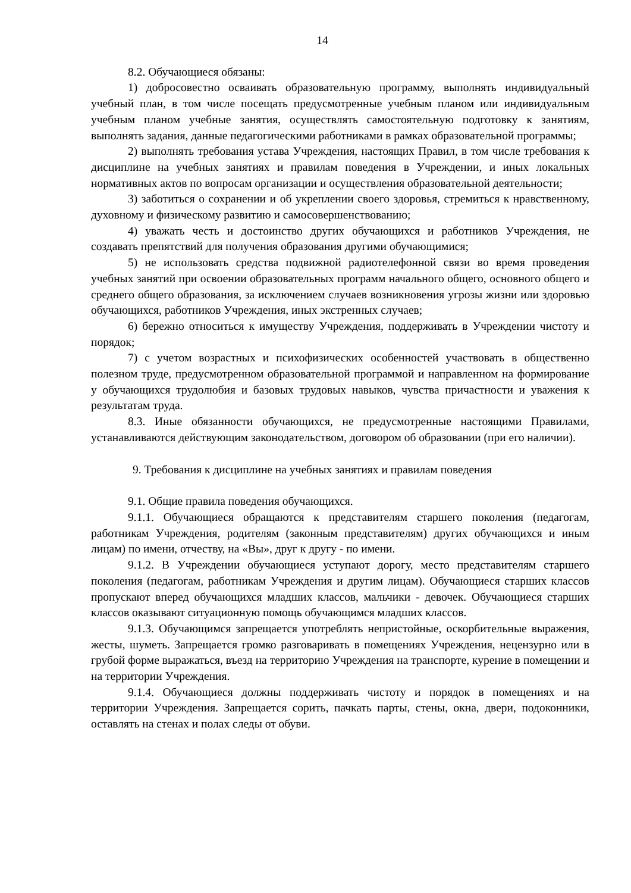14
8.2. Обучающиеся обязаны:
1) добросовестно осваивать образовательную программу, выполнять индивидуальный учебный план, в том числе посещать предусмотренные учебным планом или индивидуальным учебным планом учебные занятия, осуществлять самостоятельную подготовку к занятиям, выполнять задания, данные педагогическими работниками в рамках образовательной программы;
2) выполнять требования устава Учреждения, настоящих Правил, в том числе требования к дисциплине на учебных занятиях и правилам поведения в Учреждении, и иных локальных нормативных актов по вопросам организации и осуществления образовательной деятельности;
3) заботиться о сохранении и об укреплении своего здоровья, стремиться к нравственному, духовному и физическому развитию и самосовершенствованию;
4) уважать честь и достоинство других обучающихся и работников Учреждения, не создавать препятствий для получения образования другими обучающимися;
5) не использовать средства подвижной радиотелефонной связи во время проведения учебных занятий при освоении образовательных программ начального общего, основного общего и среднего общего образования, за исключением случаев возникновения угрозы жизни или здоровью обучающихся, работников Учреждения, иных экстренных случаев;
6) бережно относиться к имуществу Учреждения, поддерживать в Учреждении чистоту и порядок;
7) с учетом возрастных и психофизических особенностей участвовать в общественно полезном труде, предусмотренном образовательной программой и направленном на формирование у обучающихся трудолюбия и базовых трудовых навыков, чувства причастности и уважения к результатам труда.
8.3. Иные обязанности обучающихся, не предусмотренные настоящими Правилами, устанавливаются действующим законодательством, договором об образовании (при его наличии).
9. Требования к дисциплине на учебных занятиях и правилам поведения
9.1. Общие правила поведения обучающихся.
9.1.1. Обучающиеся обращаются к представителям старшего поколения (педагогам, работникам Учреждения, родителям (законным представителям) других обучающихся и иным лицам) по имени, отчеству, на «Вы», друг к другу - по имени.
9.1.2. В Учреждении обучающиеся уступают дорогу, место представителям старшего поколения (педагогам, работникам Учреждения и другим лицам). Обучающиеся старших классов пропускают вперед обучающихся младших классов, мальчики - девочек. Обучающиеся старших классов оказывают ситуационную помощь обучающимся младших классов.
9.1.3. Обучающимся запрещается употреблять непристойные, оскорбительные выражения, жесты, шуметь. Запрещается громко разговаривать в помещениях Учреждения, нецензурно или в грубой форме выражаться, въезд на территорию Учреждения на транспорте, курение в помещении и на территории Учреждения.
9.1.4. Обучающиеся должны поддерживать чистоту и порядок в помещениях и на территории Учреждения. Запрещается сорить, пачкать парты, стены, окна, двери, подоконники, оставлять на стенах и полах следы от обуви.